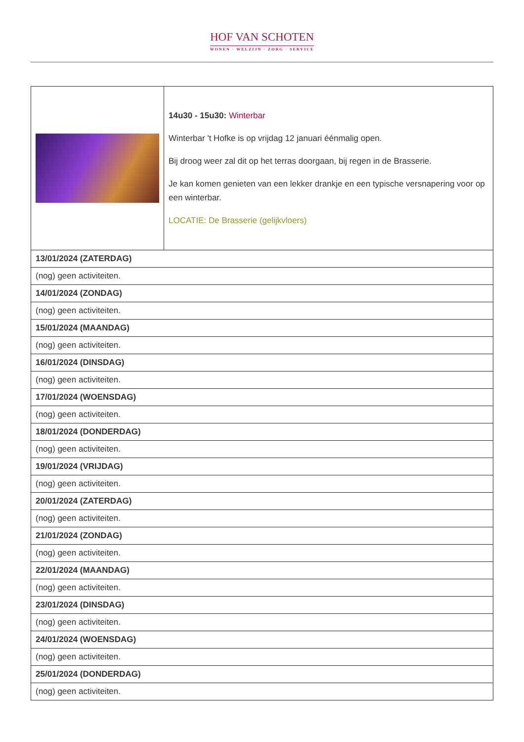HOF VAN SCHOTEN
WONEN · WELZIJN · ZORG · SERVICE
| | 14u30 - 15u30: Winterbar Winterbar 't Hofke is op vrijdag 12 januari éénmalig open. Bij droog weer zal dit op het terras doorgaan, bij regen in de Brasserie. Je kan komen genieten van een lekker drankje en een typische versnapering voor op een winterbar. LOCATIE: De Brasserie (gelijkvloers) |
| 13/01/2024 (ZATERDAG) | |
| (nog) geen activiteiten. | |
| 14/01/2024 (ZONDAG) | |
| (nog) geen activiteiten. | |
| 15/01/2024 (MAANDAG) | |
| (nog) geen activiteiten. | |
| 16/01/2024 (DINSDAG) | |
| (nog) geen activiteiten. | |
| 17/01/2024 (WOENSDAG) | |
| (nog) geen activiteiten. | |
| 18/01/2024 (DONDERDAG) | |
| (nog) geen activiteiten. | |
| 19/01/2024 (VRIJDAG) | |
| (nog) geen activiteiten. | |
| 20/01/2024 (ZATERDAG) | |
| (nog) geen activiteiten. | |
| 21/01/2024 (ZONDAG) | |
| (nog) geen activiteiten. | |
| 22/01/2024 (MAANDAG) | |
| (nog) geen activiteiten. | |
| 23/01/2024 (DINSDAG) | |
| (nog) geen activiteiten. | |
| 24/01/2024 (WOENSDAG) | |
| (nog) geen activiteiten. | |
| 25/01/2024 (DONDERDAG) | |
| (nog) geen activiteiten. | |